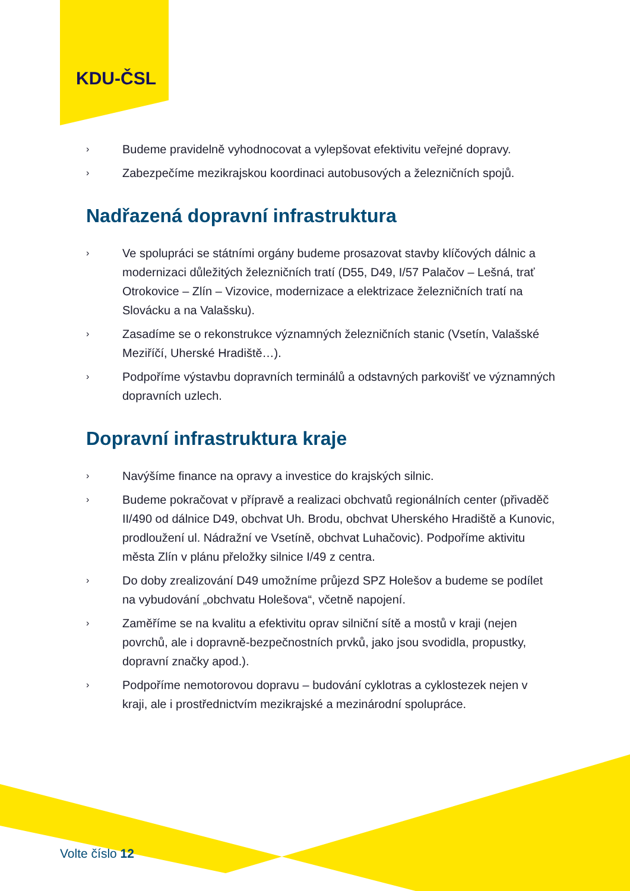KDU-ČSL
› Budeme pravidelně vyhodnocovat a vylepšovat efektivitu veřejné dopravy.
› Zabezpečíme mezikrajskou koordinaci autobusových a železničních spojů.
Nadřazená dopravní infrastruktura
› Ve spolupráci se státními orgány budeme prosazovat stavby klíčových dálnic a modernizaci důležitých železničních tratí (D55, D49, I/57 Palačov – Lešná, trať Otrokovice – Zlín – Vizovice, modernizace a elektrizace železničních tratí na Slovácku a na Valašsku).
› Zasadíme se o rekonstrukce významných železničních stanic (Vsetín, Valašské Meziříčí, Uherské Hradiště…).
› Podpoříme výstavbu dopravních terminálů a odstavných parkovišť ve významných dopravních uzlech.
Dopravní infrastruktura kraje
› Navýšíme finance na opravy a investice do krajských silnic.
› Budeme pokračovat v přípravě a realizaci obchvatů regionálních center (přivaděč II/490 od dálnice D49, obchvat Uh. Brodu, obchvat Uherského Hradiště a Kunovic, prodloužení ul. Nádražní ve Vsetíně, obchvat Luhačovic). Podpoříme aktivitu města Zlín v plánu přeložky silnice I/49 z centra.
› Do doby zrealizování D49 umožníme průjezd SPZ Holešov a budeme se podílet na vybudování „obchvatu Holešova“, včetně napojení.
› Zaměříme se na kvalitu a efektivitu oprav silniční sítě a mostů v kraji (nejen povrchů, ale i dopravně-bezpečnostních prvků, jako jsou svodidla, propustky, dopravní značky apod.).
› Podpoříme nemotorovou dopravu – budování cyklotras a cyklostezek nejen v kraji, ale i prostřednictvím mezikrajské a mezinárodní spolupráce.
Volte číslo 12